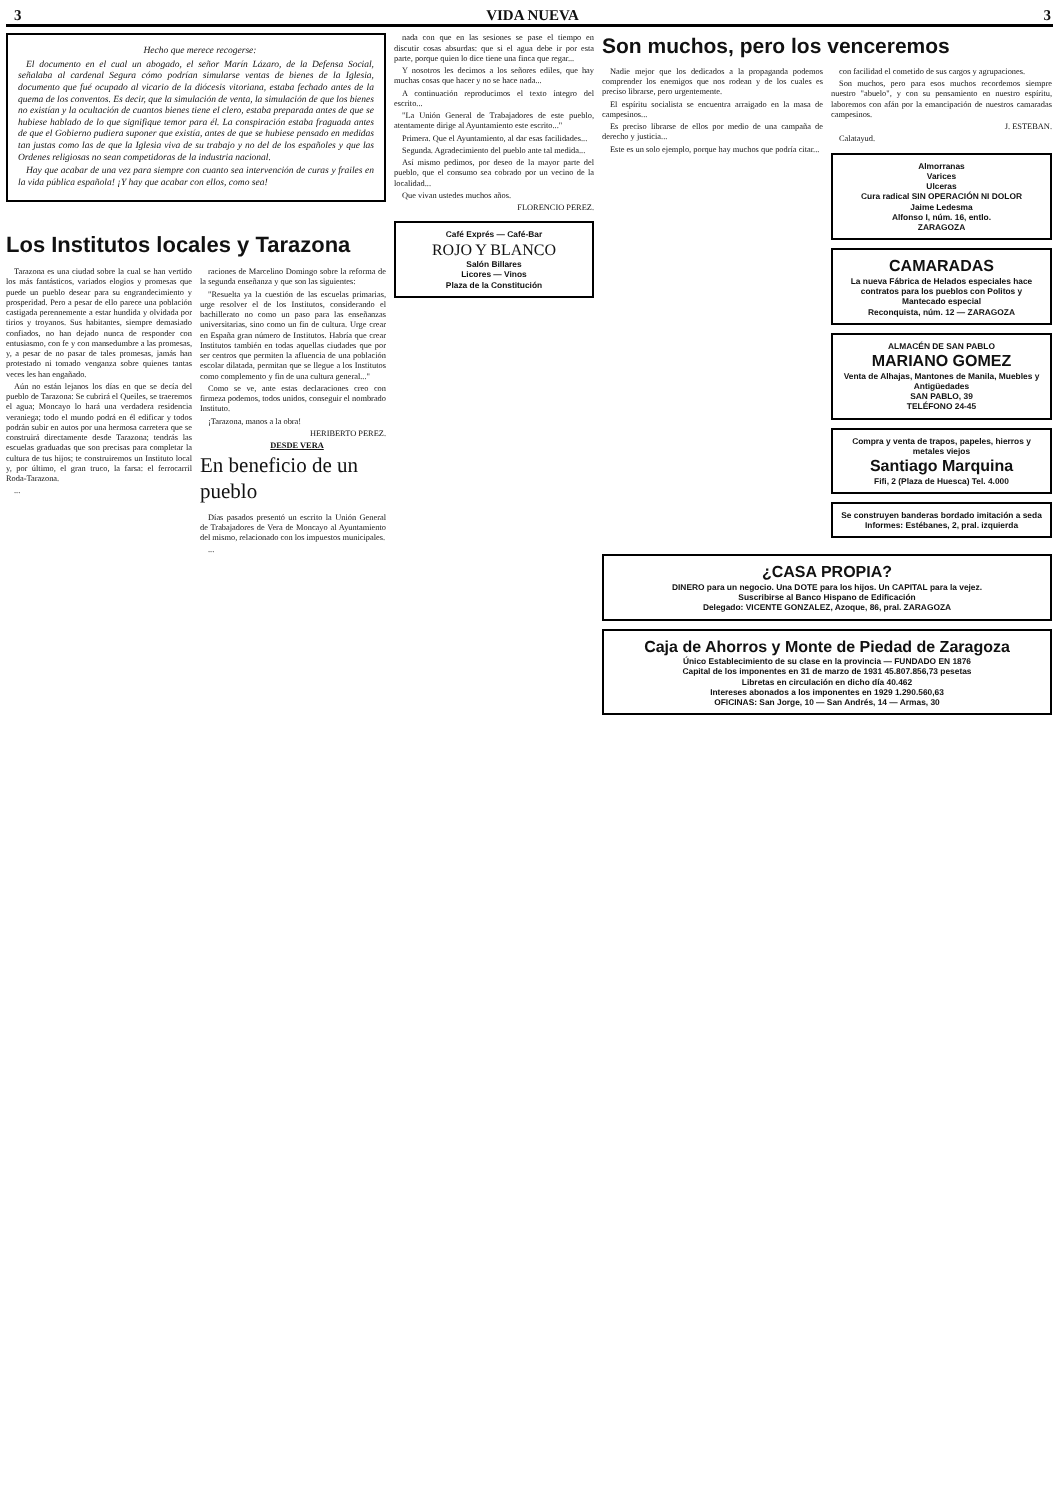3 VIDA NUEVA 3
Hecho que merece recogerse:
El documento en el cual un abogado, el señor Marín Lázaro, de la Defensa Social, señalaba al cardenal Segura cómo podrían simularse ventas de bienes de la Iglesia, documento que fué ocupado al vicario de la diócesis vitoriana, estaba fechado antes de la quema de los conventos. Es decir, que la simulación de venta, la simulación de que los bienes no existían y la ocultación de cuantos bienes tiene el clero, estaba preparada antes de que se hubiese hablado de lo que signifique temor para él. La conspiración estaba fraguada antes de que el Gobierno pudiera suponer que existía, antes de que se hubiese pensado en medidas tan justas como las de que la Iglesia viva de su trabajo y no del de los españoles y que las Ordenes religiosas no sean competidoras de la industria nacional.
Hay que acabar de una vez para siempre con cuanto sea intervención de curas y frailes en la vida pública española! ¡Y hay que acabar con ellos, como sea!
Los Institutos locales y Tarazona
Tarazona es una ciudad sobre la cual se han vertido los más fantásticos, variados elogios y promesas que puede un pueblo desear para su engrandecimiento y prosperidad. Pero a pesar de ello parece una población castigada perennemente a estar hundida y olvidada por tirios y troyanos. Sus habitantes, siempre demasiado confiados, no han dejado nunca de responder con entusiasmo, con fe y con mansedumbre a las promesas, y, a pesar de no pasar de tales promesas, jamás han protestado ni tomado venganza sobre quienes tantas veces les han engañado.
Aún no están lejanos los días en que se decía del pueblo de Tarazona: Se cubrirá el Queiles, se traeremos el agua; Moncayo lo hará una verdadera residencia veraniega; todo el mundo podrá en él edificar y todos podrán subir en autos por una hermosa carretera que se construirá directamente desde Tarazona; tendrás las escuelas graduadas que son precisas para completar la cultura de tus hijos; te construiremos un Instituto local y, por último, el gran truco, la farsa: el ferrocarril Roda-Tarazona.
...
raciones de Marcelino Domingo sobre la reforma de la segunda enseñanza y que son las siguientes:
"Resuelta ya la cuestión de las escuelas primarias, urge resolver el de los Institutos, considerando el bachillerato no como un paso para las enseñanzas universitarias, sino como un fin de cultura. Urge crear en España gran número de Institutos. Habría que crear Institutos también en todas aquellas ciudades que por ser centros que permiten la afluencia de una población escolar dilatada, permitan que se llegue a los Institutos como complemento y fin de una cultura general..."
Como se ve, ante estas declaraciones creo con firmeza podemos, todos unidos, conseguir el nombrado Instituto.
¡Tarazona, manos a la obra!
HERIBERTO PEREZ.
DESDE VERA
En beneficio de un pueblo
Días pasados presentó un escrito la Unión General de Trabajadores de Vera de Moncayo al Ayuntamiento del mismo, relacionado con los impuestos municipales.
...
nada con que en las sesiones se pase el tiempo en discutir cosas absurdas: que si el agua debe ir por esta parte, porque quien lo dice tiene una finca que regar...
Y nosotros les decimos a los señores ediles, que hay muchas cosas que hacer y no se hace nada...
A continuación reproducimos el texto íntegro del escrito...
"La Unión General de Trabajadores de este pueblo, atentamente dirige al Ayuntamiento este escrito..."
Primera. Que el Ayuntamiento, al dar esas facilidades...
Segunda. Agradecimiento del pueblo ante tal medida...
Así mismo pedimos, por deseo de la mayor parte del pueblo, que el consumo sea cobrado por un vecino de la localidad...
Que vivan ustedes muchos años.
FLORENCIO PEREZ.
Café Exprés — Café-Bar
ROJO Y BLANCO
Salón Billares
Licores — Vinos
Plaza de la Constitución
Son muchos, pero los venceremos
Nadie mejor que los dedicados a la propaganda podemos comprender los enemigos que nos rodean y de los cuales es preciso librarse, pero urgentemente.
El espíritu socialista se encuentra arraigado en la masa de campesinos...
Es preciso librarse de ellos por medio de una campaña de derecho y justicia...
Este es un solo ejemplo, porque hay muchos que podría citar...
con facilidad el cometido de sus cargos y agrupaciones.
Son muchos, pero para esos muchos recordemos siempre nuestro "abuelo", y con su pensamiento en nuestro espíritu, laboremos con afán por la emancipación de nuestros camaradas campesinos.
J. ESTEBAN.
Calatayud.
Almorranas
Varices
Ulceras
Cura radical SIN OPERACIÓN NI DOLOR
Jaime Ledesma
Alfonso I, núm. 16, entlo.
ZARAGOZA
CAMARADAS
La nueva Fábrica de Helados especiales hace contratos para los pueblos con Politos y Mantecado especial
Reconquista, núm. 12 — ZARAGOZA
ALMACÉN DE SAN PABLO
MARIANO GOMEZ
Venta de Alhajas, Mantones de Manila, Muebles y Antigüedades
SAN PABLO, 39
TELÉFONO 24-45
Compra y venta de trapos, papeles, hierros y metales viejos
Santiago Marquina
Fifi, 2 (Plaza de Huesca) Tel. 4.000
Se construyen banderas bordado imitación a seda
Informes: Estébanes, 2, pral. izquierda
¿CASA PROPIA?
DINERO para un negocio. Una DOTE para los hijos. Un CAPITAL para la vejez.
Suscribirse al Banco Hispano de Edificación
Delegado: VICENTE GONZALEZ, Azoque, 86, pral. ZARAGOZA
Caja de Ahorros y Monte de Piedad de Zaragoza
Único Establecimiento de su clase en la provincia — FUNDADO EN 1876
Capital de los imponentes en 31 de marzo de 1931 45.807.856,73 pesetas
Libretas en circulación en dicho día 40.462
Intereses abonados a los imponentes en 1929 1.290.560,63
OFICINAS: San Jorge, 10 — San Andrés, 14 — Armas, 30